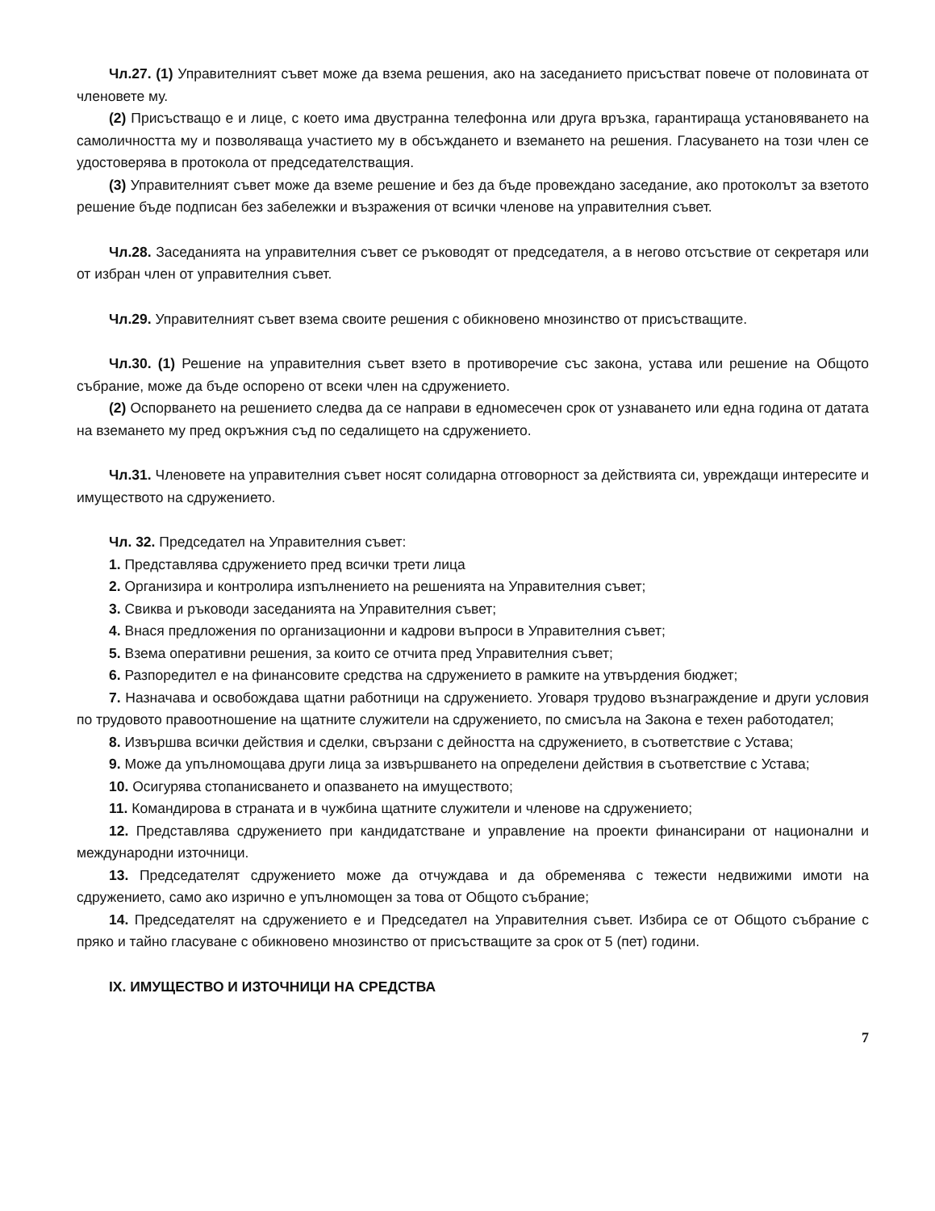Чл.27. (1) Управителният съвет може да взема решения, ако на заседанието присъстват повече от половината от членовете му.
(2) Присъстващо е и лице, с което има двустранна телефонна или друга връзка, гарантираща установяването на самоличността му и позволяваща участието му в обсъждането и вземането на решения. Гласуването на този член се удостоверява в протокола от председателстващия.
(3) Управителният съвет може да вземе решение и без да бъде провеждано заседание, ако протоколът за взетото решение бъде подписан без забележки и възражения от всички членове на управителния съвет.
Чл.28. Заседанията на управителния съвет се ръководят от председателя, а в негово отсъствие от секретаря или от избран член от управителния съвет.
Чл.29. Управителният съвет взема своите решения с обикновено мнозинство от присъстващите.
Чл.30. (1) Решение на управителния съвет взето в противоречие със закона, устава или решение на Общото събрание, може да бъде оспорено от всеки член на сдружението.
(2) Оспорването на решението следва да се направи в едномесечен срок от узнаването или една година от датата на вземането му пред окръжния съд по седалището на сдружението.
Чл.31. Членовете на управителния съвет носят солидарна отговорност за действията си, увреждащи интересите и имуществото на сдружението.
Чл. 32. Председател на Управителния съвет:
1. Представлява сдружението пред всички трети лица
2. Организира и контролира изпълнението на решенията на Управителния съвет;
3. Свиква и ръководи заседанията на Управителния съвет;
4. Внася предложения по организационни и кадрови въпроси в Управителния съвет;
5. Взема оперативни решения, за които се отчита пред Управителния съвет;
6. Разпоредител е на финансовите средства на сдружението в рамките на утвърдения бюджет;
7. Назначава и освобождава щатни работници на сдружението. Уговаря трудово възнаграждение и други условия по трудовото правоотношение на щатните служители на сдружението, по смисъла на Закона е техен работодател;
8. Извършва всички действия и сделки, свързани с дейността на сдружението, в съответствие с Устава;
9. Може да упълномощава други лица за извършването на определени действия в съответствие с Устава;
10. Осигурява стопанисването и опазването на имуществото;
11. Командирова в страната и в чужбина щатните служители и членове на сдружението;
12. Представлява сдружението при кандидатстване и управление на проекти финансирани от национални и международни източници.
13. Председателят сдружението може да отчуждава и да обременява с тежести недвижими имоти на сдружението, само ако изрично е упълномощен за това от Общото събрание;
14. Председателят на сдружението е и Председател на Управителния съвет. Избира се от Общото събрание с пряко и тайно гласуване с обикновено мнозинство от присъстващите за срок от 5 (пет) години.
IX. ИМУЩЕСТВО И ИЗТОЧНИЦИ НА СРЕДСТВА
7